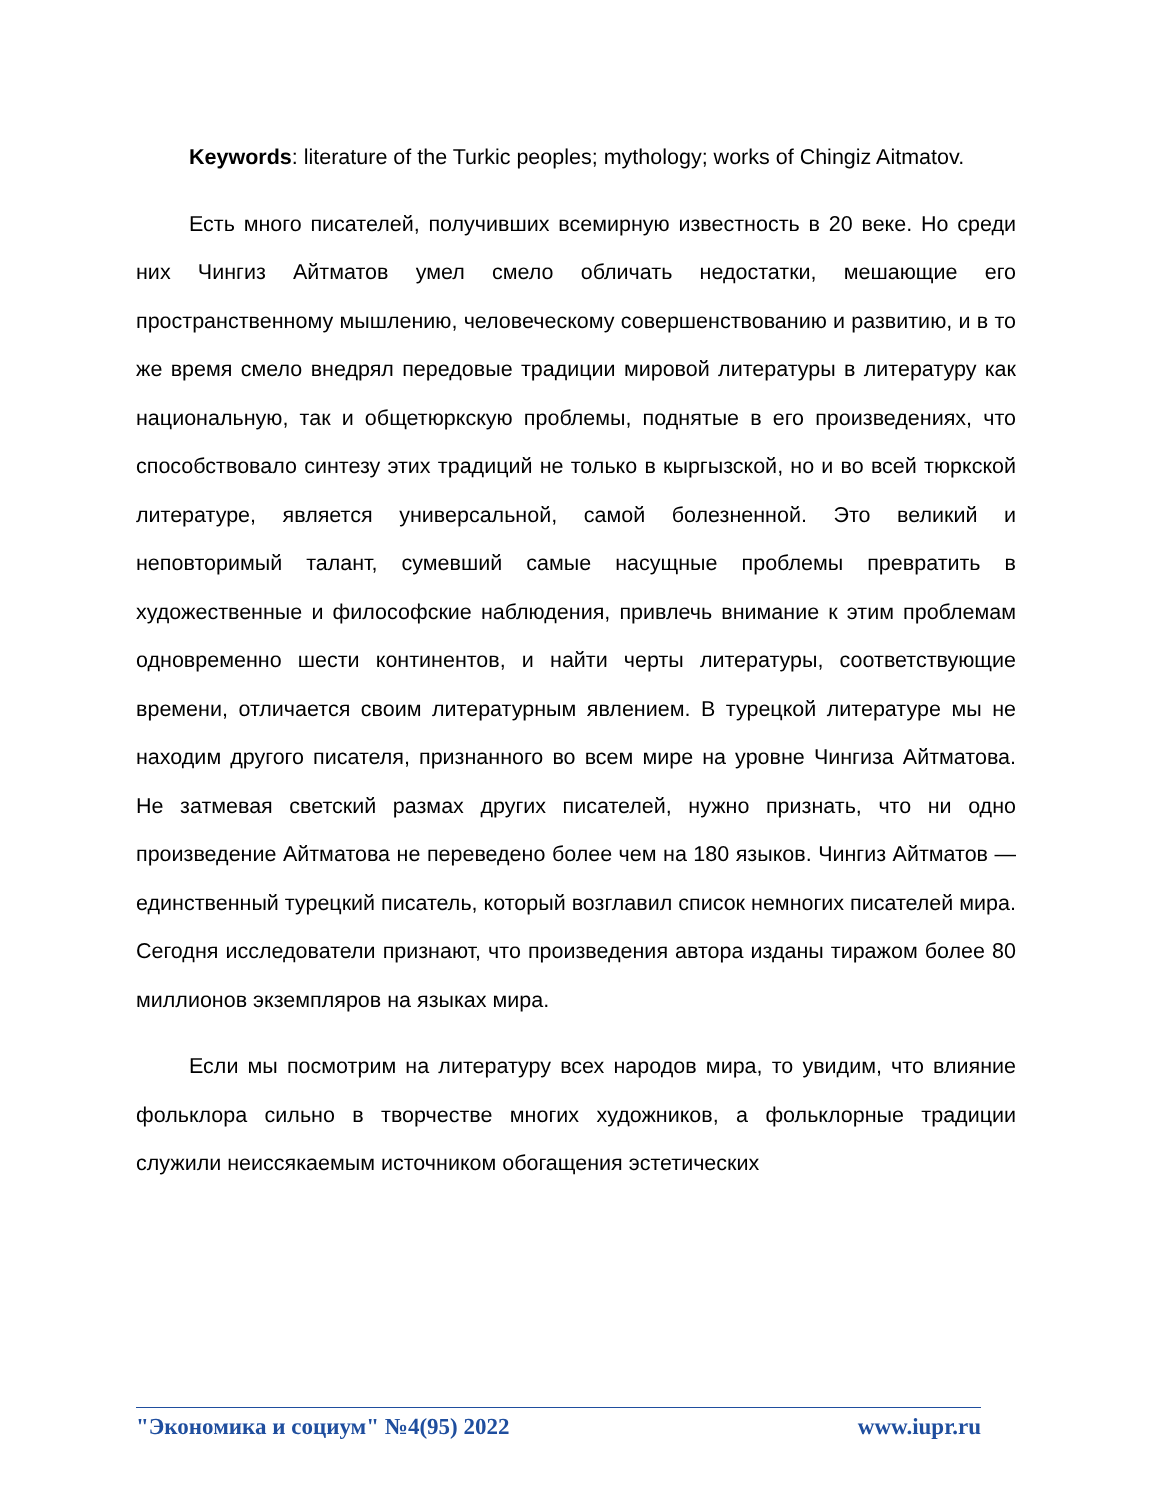Keywords: literature of the Turkic peoples; mythology; works of Chingiz Aitmatov.
Есть много писателей, получивших всемирную известность в 20 веке. Но среди них Чингиз Айтматов умел смело обличать недостатки, мешающие его пространственному мышлению, человеческому совершенствованию и развитию, и в то же время смело внедрял передовые традиции мировой литературы в литературу как национальную, так и общетюркскую проблемы, поднятые в его произведениях, что способствовало синтезу этих традиций не только в кыргызской, но и во всей тюркской литературе, является универсальной, самой болезненной. Это великий и неповторимый талант, сумевший самые насущные проблемы превратить в художественные и философские наблюдения, привлечь внимание к этим проблемам одновременно шести континентов, и найти черты литературы, соответствующие времени, отличается своим литературным явлением. В турецкой литературе мы не находим другого писателя, признанного во всем мире на уровне Чингиза Айтматова. Не затмевая светский размах других писателей, нужно признать, что ни одно произведение Айтматова не переведено более чем на 180 языков. Чингиз Айтматов — единственный турецкий писатель, который возглавил список немногих писателей мира. Сегодня исследователи признают, что произведения автора изданы тиражом более 80 миллионов экземпляров на языках мира.
Если мы посмотрим на литературу всех народов мира, то увидим, что влияние фольклора сильно в творчестве многих художников, а фольклорные традиции служили неиссякаемым источником обогащения эстетических
"Экономика и социум" №4(95) 2022 www.iupr.ru